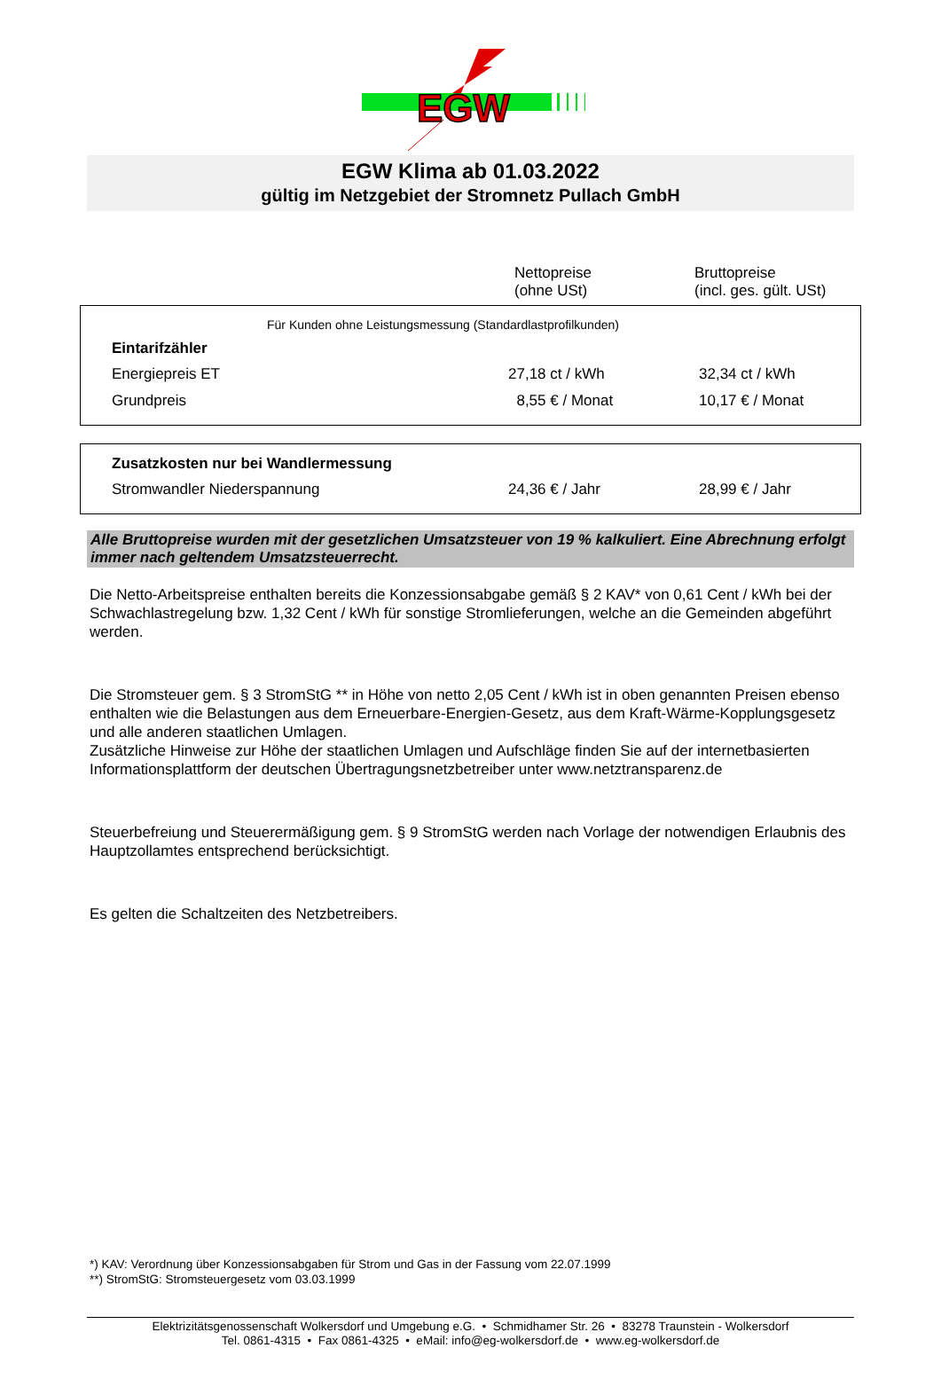EGW
EGW Klima ab 01.03.2022
gültig im Netzgebiet der Stromnetz Pullach GmbH
Nettopreise
(ohne USt)
Bruttopreise
(incl. ges. gült. USt)
| Für Kunden ohne Leistungsmessung (Standardlastprofilkunden) | | |
| Eintarifzähler | | |
| Energiepreis ET | 27,18 ct / kWh | 32,34 ct / kWh |
| Grundpreis | 8,55 € / Monat | 10,17 € / Monat |
| Zusatzkosten nur bei Wandlermessung | | |
| --- | --- | --- |
| Stromwandler Niederspannung | 24,36 € / Jahr | 28,99 € / Jahr |
Alle Bruttopreise wurden mit der gesetzlichen Umsatzsteuer von 19 % kalkuliert. Eine Abrechnung erfolgt immer nach geltendem Umsatzsteuerrecht.
Die Netto-Arbeitspreise enthalten bereits die Konzessionsabgabe gemäß § 2 KAV* von 0,61 Cent / kWh bei der Schwachlastregelung bzw. 1,32 Cent / kWh für sonstige Stromlieferungen, welche an die Gemeinden abgeführt werden.
Die Stromsteuer gem. § 3 StromStG ** in Höhe von netto 2,05 Cent / kWh ist in oben genannten Preisen ebenso enthalten wie die Belastungen aus dem Erneuerbare-Energien-Gesetz, aus dem Kraft-Wärme-Kopplungsgesetz und alle anderen staatlichen Umlagen.
Zusätzliche Hinweise zur Höhe der staatlichen Umlagen und Aufschläge finden Sie auf der internetbasierten Informationsplattform der deutschen Übertragungsnetzbetreiber unter www.netztransparenz.de
Steuerbefreiung und Steuerermäßigung gem. § 9 StromStG werden nach Vorlage der notwendigen Erlaubnis des Hauptzollamtes entsprechend berücksichtigt.
Es gelten die Schaltzeiten des Netzbetreibers.
*) KAV: Verordnung über Konzessionsabgaben für Strom und Gas in der Fassung vom 22.07.1999
**) StromStG: Stromsteuergesetz vom 03.03.1999
Elektrizitätsgenossenschaft Wolkersdorf und Umgebung e.G. • Schmidhamer Str. 26 • 83278 Traunstein - Wolkersdorf
Tel. 0861-4315 • Fax 0861-4325 • eMail: info@eg-wolkersdorf.de • www.eg-wolkersdorf.de